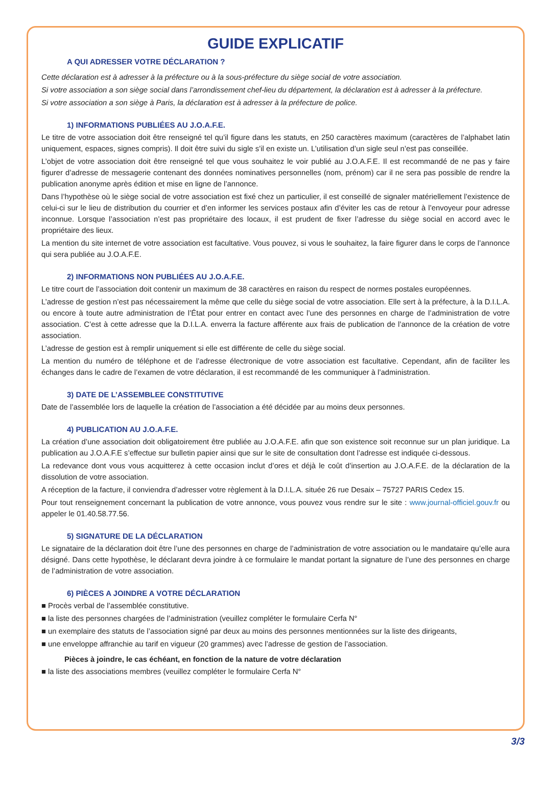GUIDE EXPLICATIF
A QUI ADRESSER VOTRE DÉCLARATION ?
Cette déclaration est à adresser à la préfecture ou à la sous-préfecture du siège social de votre association.
Si votre association a son siège social dans l’arrondissement chef-lieu du département, la déclaration est à adresser à la préfecture.
Si votre association a son siège à Paris, la déclaration est à adresser à la préfecture de police.
1) INFORMATIONS PUBLIÉES AU J.O.A.F.E.
Le titre de votre association doit être renseigné tel qu’il figure dans les statuts, en 250 caractères maximum (caractères de l’alphabet latin uniquement, espaces, signes compris). Il doit être suivi du sigle s’il en existe un. L’utilisation d’un sigle seul n’est pas conseillée.
L’objet de votre association doit être renseigné tel que vous souhaitez le voir publié au J.O.A.F.E. Il est recommandé de ne pas y faire figurer d’adresse de messagerie contenant des données nominatives personnelles (nom, prénom) car il ne sera pas possible de rendre la publication anonyme après édition et mise en ligne de l’annonce.
Dans l’hypothèse où le siège social de votre association est fixé chez un particulier, il est conseillé de signaler matériellement l’existence de celui-ci sur le lieu de distribution du courrier et d’en informer les services postaux afin d’éviter les cas de retour à l’envoyeur pour adresse inconnue. Lorsque l’association n’est pas propriétaire des locaux, il est prudent de fixer l’adresse du siège social en accord avec le propriétaire des lieux.
La mention du site internet de votre association est facultative. Vous pouvez, si vous le souhaitez, la faire figurer dans le corps de l’annonce qui sera publiée au J.O.A.F.E.
2) INFORMATIONS NON PUBLIÉES AU J.O.A.F.E.
Le titre court de l’association doit contenir un maximum de 38 caractères en raison du respect de normes postales européennes.
L’adresse de gestion n’est pas nécessairement la même que celle du siège social de votre association. Elle sert à la préfecture, à la D.I.L.A. ou encore à toute autre administration de l’État pour entrer en contact avec l’une des personnes en charge de l’administration de votre association. C’est à cette adresse que la D.I.L.A. enverra la facture afférente aux frais de publication de l’annonce de la création de votre association.
L’adresse de gestion est à remplir uniquement si elle est différente de celle du siège social.
La mention du numéro de téléphone et de l’adresse électronique de votre association est facultative. Cependant, afin de faciliter les échanges dans le cadre de l’examen de votre déclaration, il est recommandé de les communiquer à l’administration.
3) DATE DE L’ASSEMBLEE CONSTITUTIVE
Date de l’assemblée lors de laquelle la création de l’association a été décidée par au moins deux personnes.
4) PUBLICATION AU J.O.A.F.E.
La création d’une association doit obligatoirement être publiée au J.O.A.F.E. afin que son existence soit reconnue sur un plan juridique. La publication au J.O.A.F.E s’effectue sur bulletin papier ainsi que sur le site de consultation dont l’adresse est indiquée ci-dessous.
La redevance dont vous vous acquitterez à cette occasion inclut d’ores et déjà le coût d’insertion au J.O.A.F.E. de la déclaration de la dissolution de votre association.
A réception de la facture, il conviendra d’adresser votre règlement à la D.I.L.A. située 26 rue Desaix – 75727 PARIS Cedex 15.
Pour tout renseignement concernant la publication de votre annonce, vous pouvez vous rendre sur le site : www.journal-officiel.gouv.fr ou appeler le 01.40.58.77.56.
5) SIGNATURE DE LA DÉCLARATION
Le signataire de la déclaration doit être l’une des personnes en charge de l’administration de votre association ou le mandataire qu’elle aura désigné. Dans cette hypothèse, le déclarant devra joindre à ce formulaire le mandat portant la signature de l’une des personnes en charge de l’administration de votre association.
6) PIÈCES A JOINDRE A VOTRE DÉCLARATION
■ Procès verbal de l’assemblée constitutive.
■ la liste des personnes chargées de l’administration (veuillez compléter le formulaire Cerfa N°
■ un exemplaire des statuts de l’association signé par deux au moins des personnes mentionnées sur la liste des dirigeants,
■ une enveloppe affranchie au tarif en vigueur (20 grammes) avec l’adresse de gestion de l’association.
Pièces à joindre, le cas échéant, en fonction de la nature de votre déclaration
■ la liste des associations membres (veuillez compléter le formulaire Cerfa N°
3/3